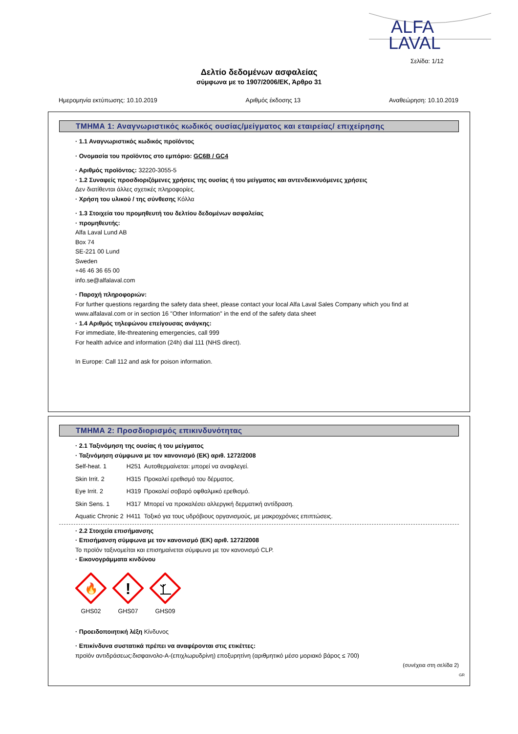ALFA
LAVAL
Σελίδα: 1/12
Δελτίο δεδομένων ασφαλείας
σύμφωνα με το 1907/2006/ΕΚ, Άρθρο 31
Ημερομηνία εκτύπωσης: 10.10.2019 Αριθμός έκδοσης 13 Αναθεώρηση: 10.10.2019
ΤΜΗΜΑ 1: Αναγνωριστικός κωδικός ουσίας/μείγματος και εταιρείας/ επιχείρησης
· 1.1 Αναγνωριστικός κωδικός προϊόντος
· Ονομασία του προϊόντος στο εμπόριο: GC6B / GC4
· Αριθμός προϊόντος: 32220-3055-5
· 1.2 Συναφείς προσδιοριζόμενες χρήσεις της ουσίας ή του μείγματος και αντενδεικνυόμενες χρήσεις
Δεν διατίθενται άλλες σχετικές πληροφορίες.
· Χρήση του υλικού / της σύνθεσης Κόλλα
· 1.3 Στοιχεία του προμηθευτή του δελτίου δεδομένων ασφαλείας
· προμηθευτής:
Alfa Laval Lund AB
Box 74
SE-221 00 Lund
Sweden
+46 46 36 65 00
info.se@alfalaval.com
· Παροχή πληροφοριών:
For further questions regarding the safety data sheet, please contact your local Alfa Laval Sales Company which you find at www.alfalaval.com or in section 16 "Other Information" in the end of the safety data sheet
· 1.4 Αριθμός τηλεφώνου επείγουσας ανάγκης:
For immediate, life-threatening emergencies, call 999
For health advice and information (24h) dial 111 (NHS direct).
In Europe: Call 112 and ask for poison information.
ΤΜΗΜΑ 2: Προσδιορισμός επικινδυνότητας
· 2.1 Ταξινόμηση της ουσίας ή του μείγματος
· Ταξινόμηση σύμφωνα με τον κανονισμό (ΕΚ) αριθ. 1272/2008
| Self-heat. 1 | H251 | Αυτοθερμαίνεται: μπορεί να αναφλεγεί. |
| Skin Irrit. 2 | H315 | Προκαλεί ερεθισμό του δέρματος. |
| Eye Irrit. 2 | H319 | Προκαλεί σοβαρό οφθαλμικό ερεθισμό. |
| Skin Sens. 1 | H317 | Μπορεί να προκαλέσει αλλεργική δερματική αντίδραση. |
| Aquatic Chronic 2 | H411 | Τοξικό για τους υδρόβιους οργανισμούς, με μακροχρόνιες επιπτώσεις. |
· 2.2 Στοιχεία επισήμανσης
· Επισήμανση σύμφωνα με τον κανονισμό (ΕΚ) αριθ. 1272/2008
Το προϊόν ταξινομείται και επισημαίνεται σύμφωνα με τον κανονισμό CLP.
· Εικονογράμματα κινδύνου
🔥
GHS02
!
GHS07
GHS09
· Προειδοποιητική λέξη Κίνδυνος
· Επικίνδυνα συστατικά πρέπει να αναφέρονται στις ετικέττες:
προϊόν αντιδράσεως:δισφαινολο-A-(επιχλωρυδρίνη) εποξυρητίνη (αριθμητικό μέσο μοριακό βάρος ≤ 700)
(συνέχεια στη σελίδα 2)
GR